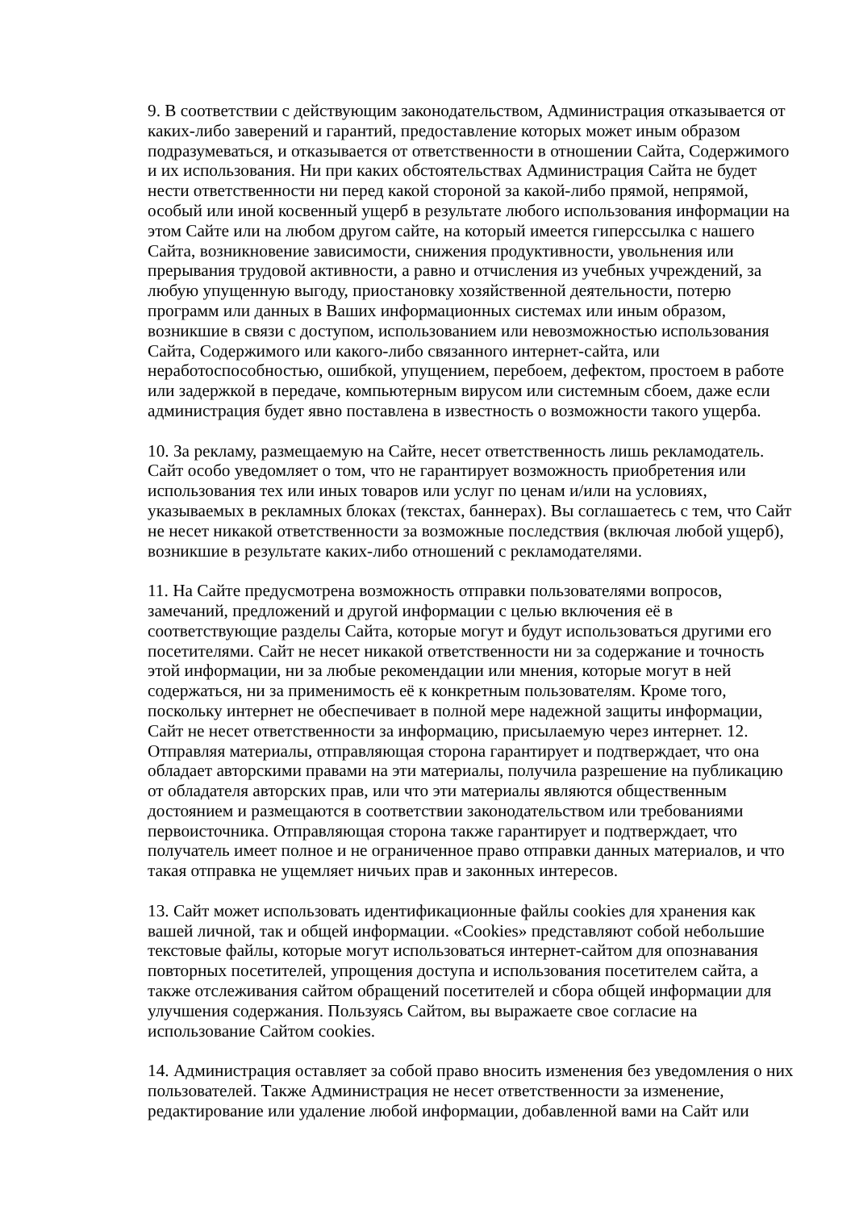9. В соответствии с действующим законодательством, Администрация отказывается от каких-либо заверений и гарантий, предоставление которых может иным образом подразумеваться, и отказывается от ответственности в отношении Сайта, Содержимого и их использования. Ни при каких обстоятельствах Администрация Сайта не будет нести ответственности ни перед какой стороной за какой-либо прямой, непрямой, особый или иной косвенный ущерб в результате любого использования информации на этом Сайте или на любом другом сайте, на который имеется гиперссылка с нашего Сайта, возникновение зависимости, снижения продуктивности, увольнения или прерывания трудовой активности, а равно и отчисления из учебных учреждений, за любую упущенную выгоду, приостановку хозяйственной деятельности, потерю программ или данных в Ваших информационных системах или иным образом, возникшие в связи с доступом, использованием или невозможностью использования Сайта, Содержимого или какого-либо связанного интернет-сайта, или неработоспособностью, ошибкой, упущением, перебоем, дефектом, простоем в работе или задержкой в передаче, компьютерным вирусом или системным сбоем, даже если администрация будет явно поставлена в известность о возможности такого ущерба.
10. За рекламу, размещаемую на Сайте, несет ответственность лишь рекламодатель. Сайт особо уведомляет о том, что не гарантирует возможность приобретения или использования тех или иных товаров или услуг по ценам и/или на условиях, указываемых в рекламных блоках (текстах, баннерах). Вы соглашаетесь с тем, что Сайт не несет никакой ответственности за возможные последствия (включая любой ущерб), возникшие в результате каких-либо отношений с рекламодателями.
11. На Сайте предусмотрена возможность отправки пользователями вопросов, замечаний, предложений и другой информации с целью включения её в соответствующие разделы Сайта, которые могут и будут использоваться другими его посетителями. Сайт не несет никакой ответственности ни за содержание и точность этой информации, ни за любые рекомендации или мнения, которые могут в ней содержаться, ни за применимость её к конкретным пользователям. Кроме того, поскольку интернет не обеспечивает в полной мере надежной защиты информации, Сайт не несет ответственности за информацию, присылаемую через интернет. 12. Отправляя материалы, отправляющая сторона гарантирует и подтверждает, что она обладает авторскими правами на эти материалы, получила разрешение на публикацию от обладателя авторских прав, или что эти материалы являются общественным достоянием и размещаются в соответствии законодательством или требованиями первоисточника. Отправляющая сторона также гарантирует и подтверждает, что получатель имеет полное и не ограниченное право отправки данных материалов, и что такая отправка не ущемляет ничьих прав и законных интересов.
13. Сайт может использовать идентификационные файлы cookies для хранения как вашей личной, так и общей информации. «Cookies» представляют собой небольшие текстовые файлы, которые могут использоваться интернет-сайтом для опознавания повторных посетителей, упрощения доступа и использования посетителем сайта, а также отслеживания сайтом обращений посетителей и сбора общей информации для улучшения содержания. Пользуясь Сайтом, вы выражаете свое согласие на использование Сайтом cookies.
14. Администрация оставляет за собой право вносить изменения без уведомления о них пользователей. Также Администрация не несет ответственности за изменение, редактирование или удаление любой информации, добавленной вами на Сайт или